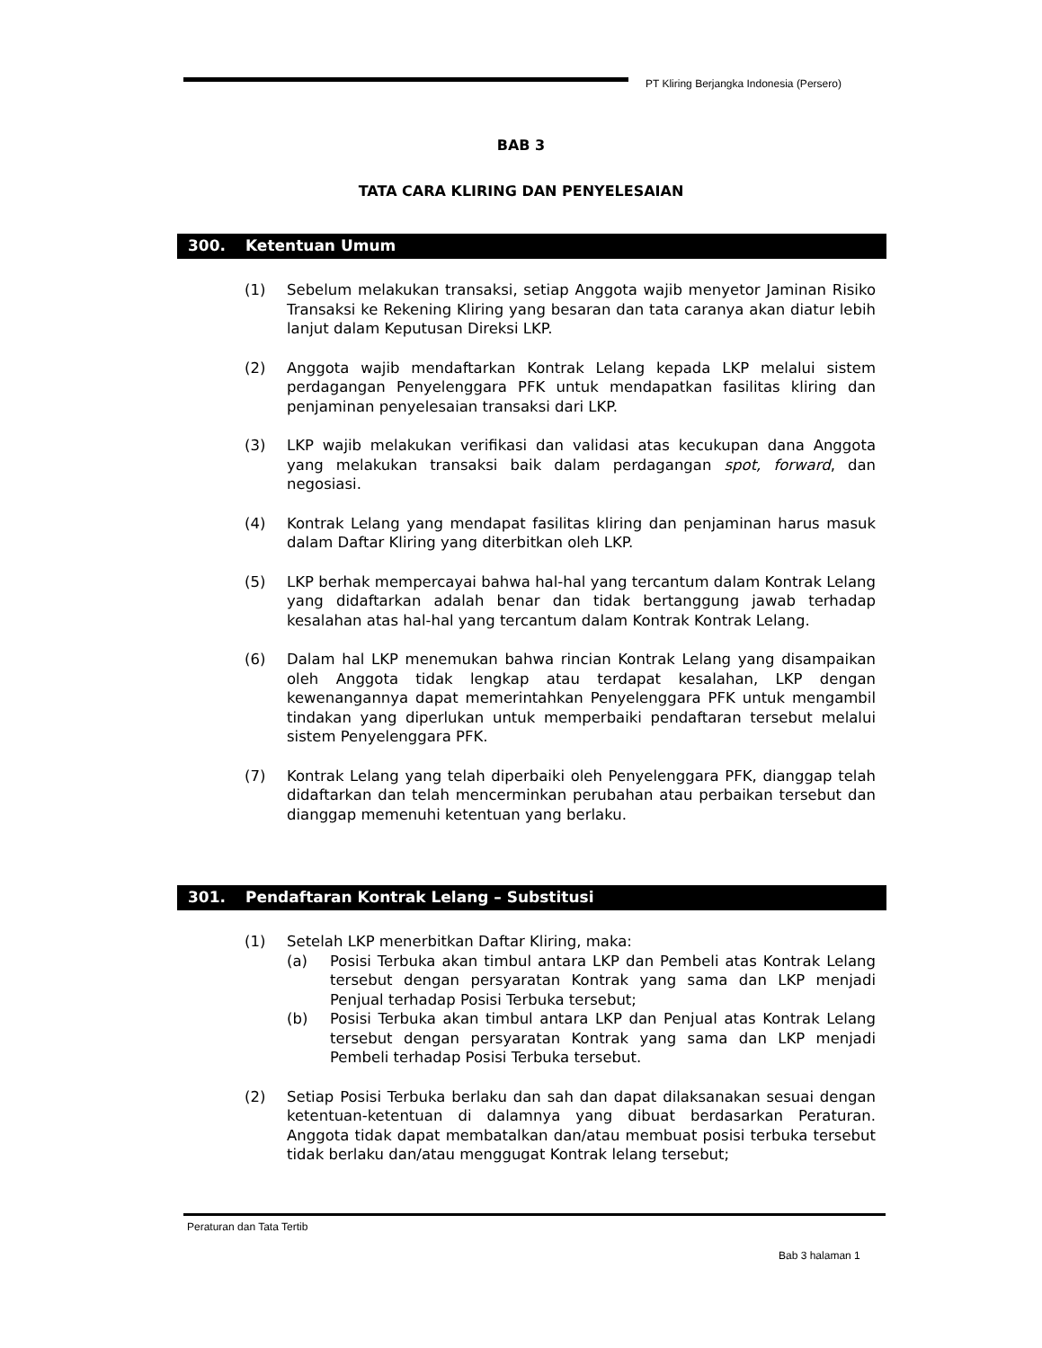PT Kliring Berjangka Indonesia (Persero)
BAB 3
TATA CARA KLIRING DAN PENYELESAIAN
300. Ketentuan Umum
(1) Sebelum melakukan transaksi, setiap Anggota wajib menyetor Jaminan Risiko Transaksi ke Rekening Kliring yang besaran dan tata caranya akan diatur lebih lanjut dalam Keputusan Direksi LKP.
(2) Anggota wajib mendaftarkan Kontrak Lelang kepada LKP melalui sistem perdagangan Penyelenggara PFK untuk mendapatkan fasilitas kliring dan penjaminan penyelesaian transaksi dari LKP.
(3) LKP wajib melakukan verifikasi dan validasi atas kecukupan dana Anggota yang melakukan transaksi baik dalam perdagangan spot, forward, dan negosiasi.
(4) Kontrak Lelang yang mendapat fasilitas kliring dan penjaminan harus masuk dalam Daftar Kliring yang diterbitkan oleh LKP.
(5) LKP berhak mempercayai bahwa hal-hal yang tercantum dalam Kontrak Lelang yang didaftarkan adalah benar dan tidak bertanggung jawab terhadap kesalahan atas hal-hal yang tercantum dalam Kontrak Kontrak Lelang.
(6) Dalam hal LKP menemukan bahwa rincian Kontrak Lelang yang disampaikan oleh Anggota tidak lengkap atau terdapat kesalahan, LKP dengan kewenangannya dapat memerintahkan Penyelenggara PFK untuk mengambil tindakan yang diperlukan untuk memperbaiki pendaftaran tersebut melalui sistem Penyelenggara PFK.
(7) Kontrak Lelang yang telah diperbaiki oleh Penyelenggara PFK, dianggap telah didaftarkan dan telah mencerminkan perubahan atau perbaikan tersebut dan dianggap memenuhi ketentuan yang berlaku.
301. Pendaftaran Kontrak Lelang – Substitusi
(1) Setelah LKP menerbitkan Daftar Kliring, maka:
(a) Posisi Terbuka akan timbul antara LKP dan Pembeli atas Kontrak Lelang tersebut dengan persyaratan Kontrak yang sama dan LKP menjadi Penjual terhadap Posisi Terbuka tersebut;
(b) Posisi Terbuka akan timbul antara LKP dan Penjual atas Kontrak Lelang tersebut dengan persyaratan Kontrak yang sama dan LKP menjadi Pembeli terhadap Posisi Terbuka tersebut.
(2) Setiap Posisi Terbuka berlaku dan sah dan dapat dilaksanakan sesuai dengan ketentuan-ketentuan di dalamnya yang dibuat berdasarkan Peraturan. Anggota tidak dapat membatalkan dan/atau membuat posisi terbuka tersebut tidak berlaku dan/atau menggugat Kontrak lelang tersebut;
Peraturan dan Tata Tertib
Bab 3 halaman 1